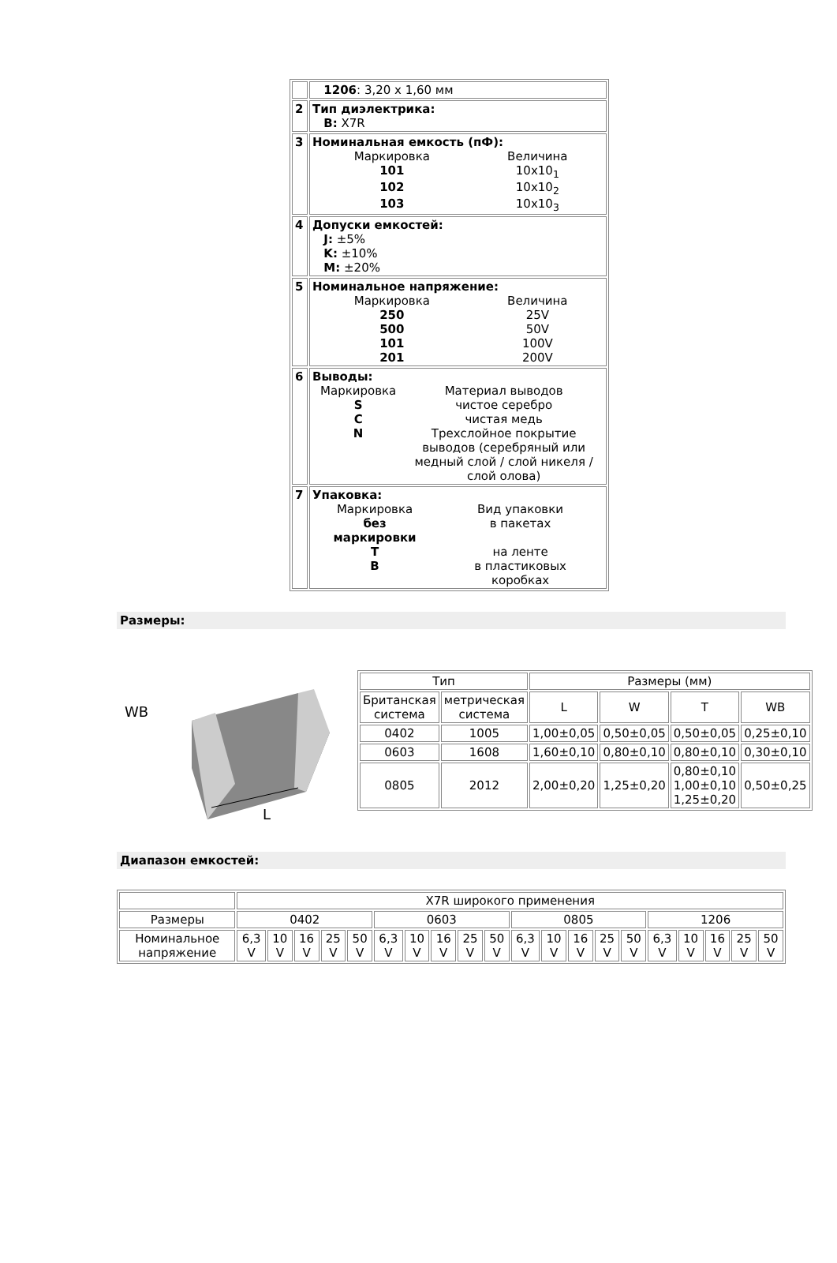| | 1206 : 3,20 x 1,60 мм |
| 2 | Тип диэлектрика: B: X7R |
| 3 | Номинальная емкость (пФ): / Маркировка / Величина / / 101 / 10x10<sub>1</sub> / / 102 / 10x10<sub>2</sub> / / 103 / 10x10<sub>3</sub> / |
| 4 | Допуски емкостей: J: ±5% K: ±10% M: ±20% |
| 5 | Номинальное напряжение: / Маркировка / Величина / / 250 / 25V / / 500 / 50V / / 101 / 100V / / 201 / 200V / |
| 6 | Выводы: / Маркировка / Материал выводов / / S / чистое серебро / / C / чистая медь / / N / Трехслойное покрытие выводов (серебряный или медный слой / слой никеля /слой олова) / |
| 7 | Упаковка: / Маркировка / Вид упаковки / / без маркировки / в пакетах / / T / на ленте / / B / в пластиковых коробках / |
Размеры:
WB
L
| Тип | | Размеры (мм) | | | |
| Британская система | метрическая система | L | W | T | WB |
| 0402 | 1005 | 1,00±0,05 | 0,50±0,05 | 0,50±0,05 | 0,25±0,10 |
| 0603 | 1608 | 1,60±0,10 | 0,80±0,10 | 0,80±0,10 | 0,30±0,10 |
| 0805 | 2012 | 2,00±0,20 | 1,25±0,20 | 0,80±0,10 1,00±0,10 1,25±0,20 | 0,50±0,25 |
Диапазон емкостей:
| | X7R широкого применения | | | | | | | | | | | | | | | | | | | |
| Размеры | 0402 | | | | | 0603 | | | | | 0805 | | | | | 1206 | | | | |
| Номинальное напряжение | 6,3 V | 10 V | 16 V | 25 V | 50 V | 6,3 V | 10 V | 16 V | 25 V | 50 V | 6,3 V | 10 V | 16 V | 25 V | 50 V | 6,3 V | 10 V | 16 V | 25 V | 50 V |